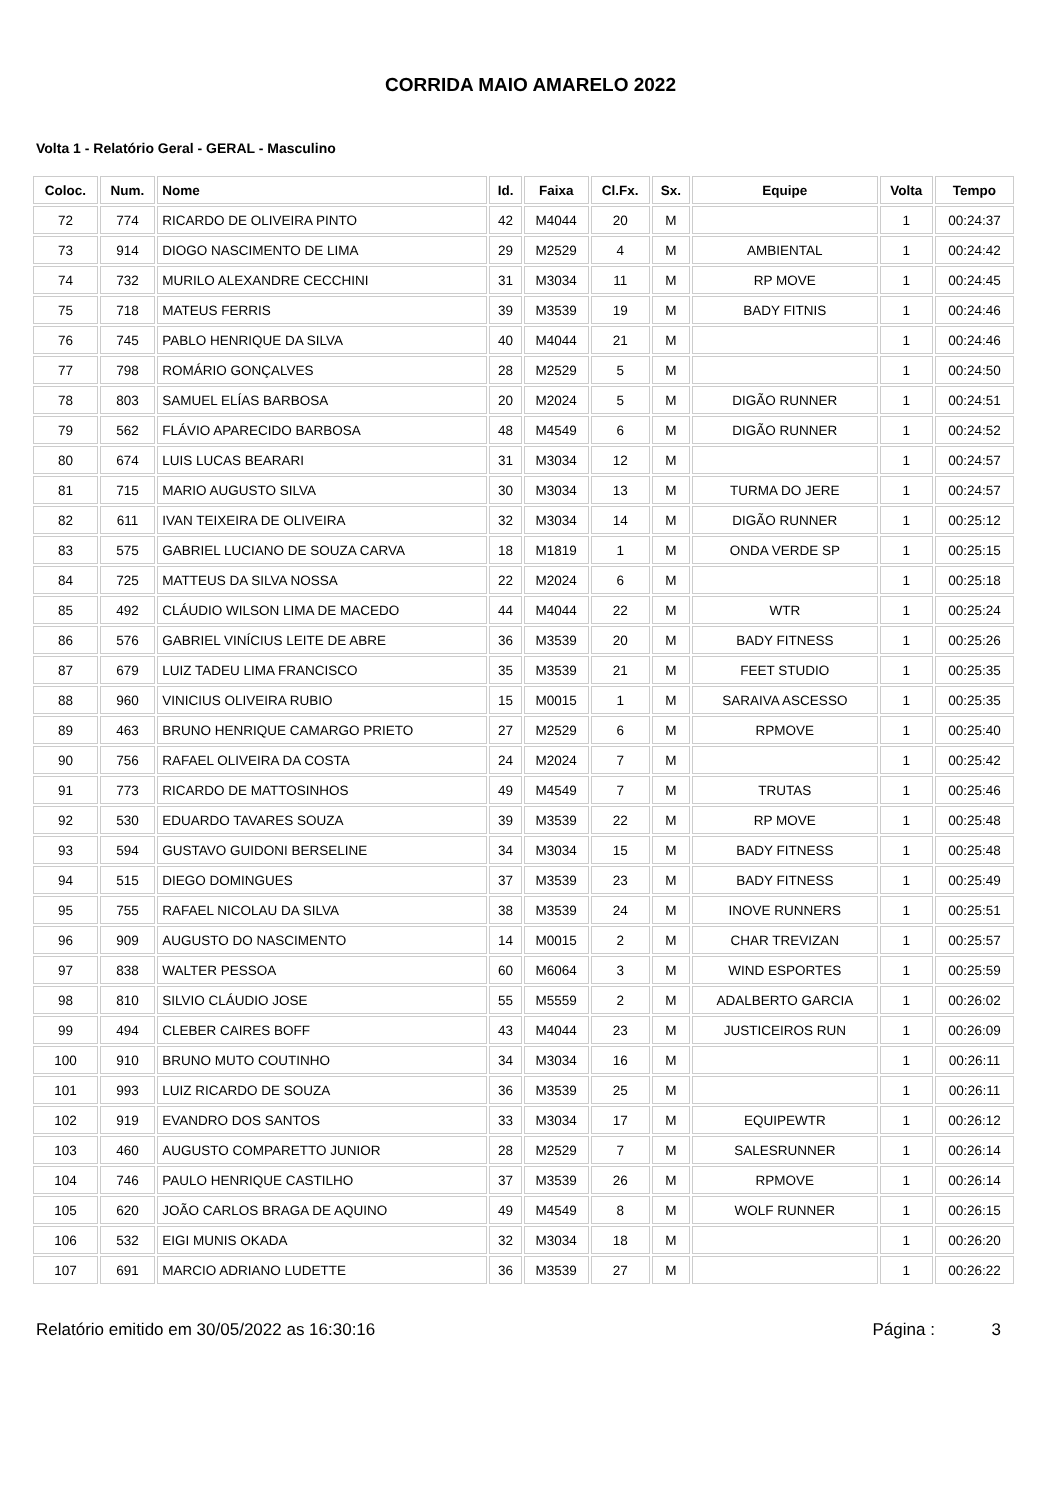CORRIDA MAIO AMARELO 2022
Volta 1 - Relatório Geral - GERAL - Masculino
| Coloc. | Num. | Nome | Id. | Faixa | Cl.Fx. | Sx. | Equipe | Volta | Tempo |
| --- | --- | --- | --- | --- | --- | --- | --- | --- | --- |
| 72 | 774 | RICARDO DE OLIVEIRA PINTO | 42 | M4044 | 20 | M | | 1 | 00:24:37 |
| 73 | 914 | DIOGO NASCIMENTO DE LIMA | 29 | M2529 | 4 | M | AMBIENTAL | 1 | 00:24:42 |
| 74 | 732 | MURILO ALEXANDRE CECCHINI | 31 | M3034 | 11 | M | RP MOVE | 1 | 00:24:45 |
| 75 | 718 | MATEUS FERRIS | 39 | M3539 | 19 | M | BADY FITNIS | 1 | 00:24:46 |
| 76 | 745 | PABLO HENRIQUE DA SILVA | 40 | M4044 | 21 | M | | 1 | 00:24:46 |
| 77 | 798 | ROMÁRIO GONÇALVES | 28 | M2529 | 5 | M | | 1 | 00:24:50 |
| 78 | 803 | SAMUEL ELÍAS BARBOSA | 20 | M2024 | 5 | M | DIGÃO RUNNER | 1 | 00:24:51 |
| 79 | 562 | FLÁVIO APARECIDO BARBOSA | 48 | M4549 | 6 | M | DIGÃO RUNNER | 1 | 00:24:52 |
| 80 | 674 | LUIS LUCAS BEARARI | 31 | M3034 | 12 | M | | 1 | 00:24:57 |
| 81 | 715 | MARIO AUGUSTO SILVA | 30 | M3034 | 13 | M | TURMA DO JERE | 1 | 00:24:57 |
| 82 | 611 | IVAN TEIXEIRA DE OLIVEIRA | 32 | M3034 | 14 | M | DIGÃO RUNNER | 1 | 00:25:12 |
| 83 | 575 | GABRIEL LUCIANO DE SOUZA CARVA | 18 | M1819 | 1 | M | ONDA VERDE SP | 1 | 00:25:15 |
| 84 | 725 | MATTEUS DA SILVA NOSSA | 22 | M2024 | 6 | M | | 1 | 00:25:18 |
| 85 | 492 | CLÁUDIO WILSON LIMA DE MACEDO | 44 | M4044 | 22 | M | WTR | 1 | 00:25:24 |
| 86 | 576 | GABRIEL VINÍCIUS LEITE DE ABRE | 36 | M3539 | 20 | M | BADY FITNESS | 1 | 00:25:26 |
| 87 | 679 | LUIZ TADEU LIMA FRANCISCO | 35 | M3539 | 21 | M | FEET STUDIO | 1 | 00:25:35 |
| 88 | 960 | VINICIUS OLIVEIRA RUBIO | 15 | M0015 | 1 | M | SARAIVA ASCESSO | 1 | 00:25:35 |
| 89 | 463 | BRUNO HENRIQUE CAMARGO PRIETO | 27 | M2529 | 6 | M | RPMOVE | 1 | 00:25:40 |
| 90 | 756 | RAFAEL OLIVEIRA DA COSTA | 24 | M2024 | 7 | M | | 1 | 00:25:42 |
| 91 | 773 | RICARDO DE MATTOSINHOS | 49 | M4549 | 7 | M | TRUTAS | 1 | 00:25:46 |
| 92 | 530 | EDUARDO TAVARES SOUZA | 39 | M3539 | 22 | M | RP MOVE | 1 | 00:25:48 |
| 93 | 594 | GUSTAVO GUIDONI BERSELINE | 34 | M3034 | 15 | M | BADY FITNESS | 1 | 00:25:48 |
| 94 | 515 | DIEGO DOMINGUES | 37 | M3539 | 23 | M | BADY FITNESS | 1 | 00:25:49 |
| 95 | 755 | RAFAEL NICOLAU DA SILVA | 38 | M3539 | 24 | M | INOVE RUNNERS | 1 | 00:25:51 |
| 96 | 909 | AUGUSTO DO NASCIMENTO | 14 | M0015 | 2 | M | CHAR TREVIZAN | 1 | 00:25:57 |
| 97 | 838 | WALTER PESSOA | 60 | M6064 | 3 | M | WIND ESPORTES | 1 | 00:25:59 |
| 98 | 810 | SILVIO CLÁUDIO JOSE | 55 | M5559 | 2 | M | ADALBERTO GARCIA | 1 | 00:26:02 |
| 99 | 494 | CLEBER CAIRES BOFF | 43 | M4044 | 23 | M | JUSTICEIROS RUN | 1 | 00:26:09 |
| 100 | 910 | BRUNO MUTO COUTINHO | 34 | M3034 | 16 | M | | 1 | 00:26:11 |
| 101 | 993 | LUIZ RICARDO DE SOUZA | 36 | M3539 | 25 | M | | 1 | 00:26:11 |
| 102 | 919 | EVANDRO DOS SANTOS | 33 | M3034 | 17 | M | EQUIPEWTR | 1 | 00:26:12 |
| 103 | 460 | AUGUSTO COMPARETTO JUNIOR | 28 | M2529 | 7 | M | SALESRUNNER | 1 | 00:26:14 |
| 104 | 746 | PAULO HENRIQUE CASTILHO | 37 | M3539 | 26 | M | RPMOVE | 1 | 00:26:14 |
| 105 | 620 | JOÃO CARLOS BRAGA DE AQUINO | 49 | M4549 | 8 | M | WOLF RUNNER | 1 | 00:26:15 |
| 106 | 532 | EIGI MUNIS OKADA | 32 | M3034 | 18 | M | | 1 | 00:26:20 |
| 107 | 691 | MARCIO ADRIANO LUDETTE | 36 | M3539 | 27 | M | | 1 | 00:26:22 |
Relatório emitido em 30/05/2022 as 16:30:16 Página : 3